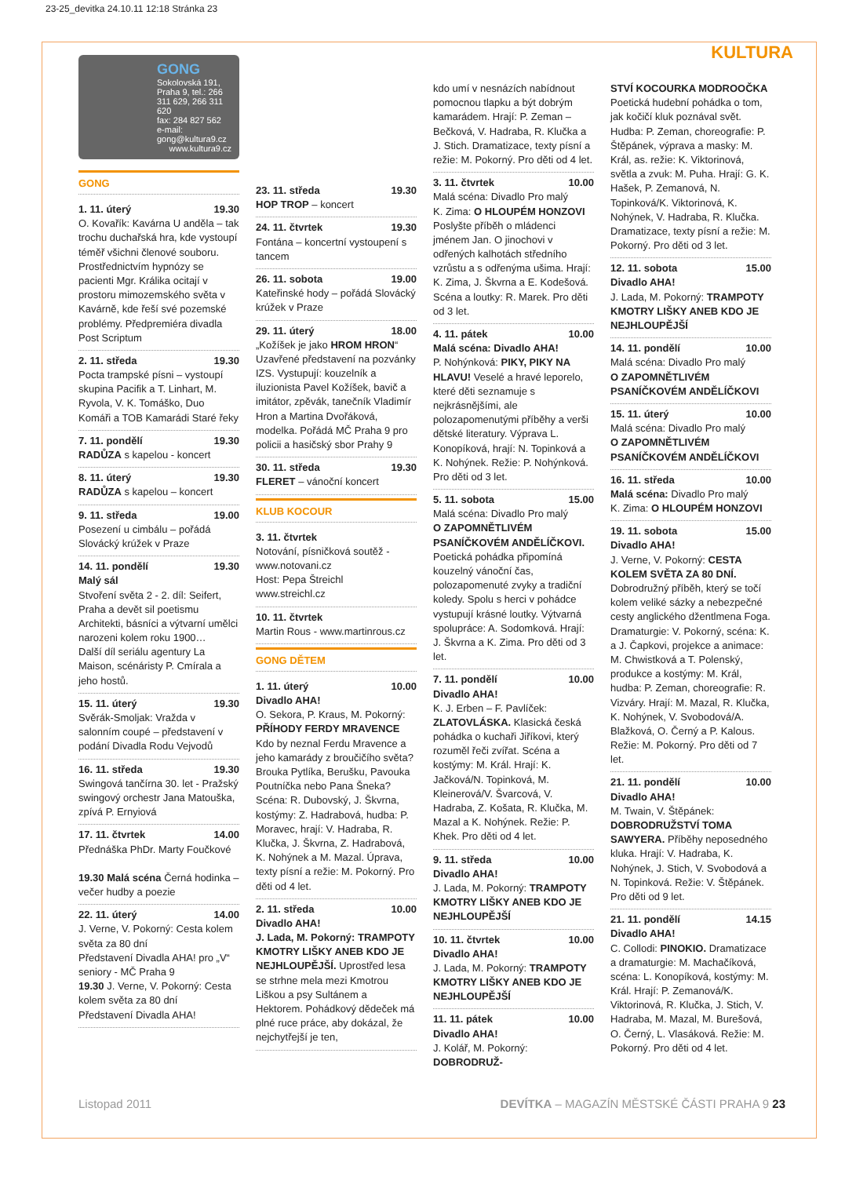23-25_devitka 24.10.11 12:18 Stránka 23
KULTURA
GONG
Sokolovská 191, Praha 9, tel.: 266 311 629, 266 311 620
fax: 284 827 562
e-mail: gong@kultura9.cz
www.kultura9.cz
GONG
1. 11. úterý 19.30
O. Kovařík: Kavárna U anděla – tak trochu duchařská hra, kde vystoupí téměř všichni členové souboru. Prostřednictvím hypnózy se pacienti Mgr. Králika ocitají v prostoru mimozemského světa v Kavárně, kde řeší své pozemské problémy. Předpremiéra divadla Post Scriptum
2. 11. středa 19.30
Pocta trampské písni – vystoupí skupina Pacifik a T. Linhart, M. Ryvola, V. K. Tomáško, Duo Komáři a TOB Kamarádi Staré řeky
7. 11. pondělí 19.30
RADŮZA s kapelou - koncert
8. 11. úterý 19.30
RADŮZA s kapelou – koncert
9. 11. středa 19.00
Posezení u cimbálu – pořádá Slovácký krúžek v Praze
14. 11. pondělí 19.30
Malý sál
Stvoření světa 2 - 2. díl: Seifert, Praha a devět sil poetismu
Architekti, básníci a výtvarní umělci narozeni kolem roku 1900…
Další díl seriálu agentury La Maison, scénáristy P. Cmírala a jeho hostů.
15. 11. úterý 19.30
Svěrák-Smoljak: Vražda v salonním coupé – představení v podání Divadla Rodu Vejvodů
16. 11. středa 19.30
Swingová tančírna 30. let - Pražský swingový orchestr Jana Matouška, zpívá P. Ernyiová
17. 11. čtvrtek 14.00
Přednáška PhDr. Marty Foučkové
19.30 Malá scéna Černá hodinka – večer hudby a poezie
22. 11. úterý 14.00
J. Verne, V. Pokorný: Cesta kolem světa za 80 dní
Představení Divadla AHA! pro „V“ seniory - MČ Praha 9
19.30 J. Verne, V. Pokorný: Cesta kolem světa za 80 dní
Představení Divadla AHA!
23. 11. středa 19.30
HOP TROP – koncert
24. 11. čtvrtek 19.30
Fontána – koncertní vystoupení s tancem
26. 11. sobota 19.00
Kateřinské hody – pořádá Slovácký krúžek v Praze
29. 11. úterý 18.00
„Kožíšek je jako HROM HRON“ Uzavřené představení na pozvánky IZS. Vystupují: kouzelník a iluzionista Pavel Kožíšek, bavič a imitátor, zpěvák, tanečník Vladimír Hron a Martina Dvořáková, modelka. Pořádá MČ Praha 9 pro policii a hasičský sbor Prahy 9
30. 11. středa 19.30
FLERET – vánoční koncert
KLUB KOCOUR
3. 11. čtvrtek
Notování, písničková soutěž - www.notovani.cz
Host: Pepa Štreichl
www.streichl.cz
10. 11. čtvrtek
Martin Rous - www.martinrous.cz
GONG DĚTEM
1. 11. úterý 10.00
Divadlo AHA!
O. Sekora, P. Kraus, M. Pokorný: PŘÍHODY FERDY MRAVENCE Kdo by neznal Ferdu Mravence a jeho kamarády z broučičího světa? Brouka Pytlíka, Berušku, Pavouka Poutníčka nebo Pana Šneka? Scéna: R. Dubovský, J. Škvrna, kostýmy: Z. Hadrabová, hudba: P. Moravec, hrají: V. Hadraba, R. Klučka, J. Škvrna, Z. Hadrabová, K. Nohýnek a M. Mazal. Úprava, texty písní a režie: M. Pokorný. Pro děti od 4 let.
2. 11. středa 10.00
Divadlo AHA!
J. Lada, M. Pokorný: TRAMPOTY KMOTRY LIŠKY ANEB KDO JE NEJHLOUPĚJŠÍ. Uprostřed lesa se strhne mela mezi Kmotrou Liškou a psy Sultánem a Hektorem. Pohádkový dědeček má plné ruce práce, aby dokázal, že nejchytřejší je ten,
kdo umí v nesnázích nabídnout pomocnou tlapku a být dobrým kamarádem. Hrají: P. Zeman – Bečková, V. Hadraba, R. Klučka a J. Stich. Dramatizace, texty písní a režie: M. Pokorný. Pro děti od 4 let.
3. 11. čtvrtek 10.00
Malá scéna: Divadlo Pro malý
K. Zima: O HLOUPÉM HONZOVI
Poslyšte příběh o mládenci jménem Jan. O jinochovi v odřených kalhotách středního vzrůstu a s odřenýma ušima. Hrají: K. Zima, J. Škvrna a E. Kodešová. Scéna a loutky: R. Marek. Pro děti od 3 let.
4. 11. pátek 10.00
Malá scéna: Divadlo AHA!
P. Nohýnková: PIKY, PIKY NA HLAVU! Veselé a hravé leporelo, které děti seznamuje s nejkrásnějšími, ale polozapomenutými příběhy a verši dětské literatury. Výprava L. Konopíková, hrají: N. Topinková a K. Nohýnek. Režie: P. Nohýnková. Pro děti od 3 let.
5. 11. sobota 15.00
Malá scéna: Divadlo Pro malý
O ZAPOMNĚTLIVÉM PSANÍČKOVÉM ANDĚLÍČKOVI. Poetická pohádka připomíná kouzelný vánoční čas, polozapomenuté zvyky a tradiční koledy. Spolu s herci v pohádce vystupují krásné loutky. Výtvarná spolupráce: A. Sodomková. Hrají: J. Škvrna a K. Zima. Pro děti od 3 let.
7. 11. pondělí 10.00
Divadlo AHA!
K. J. Erben – F. Pavlíček: ZLATOVLÁSKA. Klasická česká pohádka o kuchaři Jiříkovi, který rozuměl řeči zvířat. Scéna a kostýmy: M. Král. Hrají: K. Jačková/N. Topinková, M. Kleinerová/V. Švarcová, V. Hadraba, Z. Košata, R. Klučka, M. Mazal a K. Nohýnek. Režie: P. Khek. Pro děti od 4 let.
9. 11. středa 10.00
Divadlo AHA!
J. Lada, M. Pokorný: TRAMPOTY KMOTRY LIŠKY ANEB KDO JE NEJHLOUPĚJŠÍ
10. 11. čtvrtek 10.00
Divadlo AHA!
J. Lada, M. Pokorný: TRAMPOTY KMOTRY LIŠKY ANEB KDO JE NEJHLOUPĚJŠÍ
11. 11. pátek 10.00
Divadlo AHA!
J. Kolář, M. Pokorný: DOBRODRUŽ-
STVÍ KOCOURKA MODROOČKA
Poetická hudební pohádka o tom, jak kočičí kluk poznával svět. Hudba: P. Zeman, choreografie: P. Štěpánek, výprava a masky: M. Král, as. režie: K. Viktorinová, světla a zvuk: M. Puha. Hrají: G. K. Hašek, P. Zemanová, N. Topinková/K. Viktorinová, K. Nohýnek, V. Hadraba, R. Klučka. Dramatizace, texty písní a režie: M. Pokorný. Pro děti od 3 let.
12. 11. sobota 15.00
Divadlo AHA!
J. Lada, M. Pokorný: TRAMPOTY KMOTRY LIŠKY ANEB KDO JE NEJHLOUPĚJŠÍ
14. 11. pondělí 10.00
Malá scéna: Divadlo Pro malý
O ZAPOMNĚTLIVÉM PSANÍČKOVÉM ANDĚLÍČKOVI
15. 11. úterý 10.00
Malá scéna: Divadlo Pro malý
O ZAPOMNĚTLIVÉM PSANÍČKOVÉM ANDĚLÍČKOVI
16. 11. středa 10.00
Malá scéna: Divadlo Pro malý
K. Zima: O HLOUPÉM HONZOVI
19. 11. sobota 15.00
Divadlo AHA!
J. Verne, V. Pokorný: CESTA KOLEM SVĚTA ZA 80 DNÍ. Dobrodružný příběh, který se točí kolem veliké sázky a nebezpečné cesty anglického džentlmena Foga. Dramaturgie: V. Pokorný, scéna: K. a J. Čapkovi, projekce a animace: M. Chwistková a T. Polenský, produkce a kostýmy: M. Král, hudba: P. Zeman, choreografie: R. Vizváry. Hrají: M. Mazal, R. Klučka, K. Nohýnek, V. Svobodová/A. Blažková, O. Černý a P. Kalous. Režie: M. Pokorný. Pro děti od 7 let.
21. 11. pondělí 10.00
Divadlo AHA!
M. Twain, V. Štěpánek: DOBRODRUŽSTVÍ TOMA SAWYERA. Příběhy neposedného kluka. Hrají: V. Hadraba, K. Nohýnek, J. Stich, V. Svobodová a N. Topinková. Režie: V. Štěpánek. Pro děti od 9 let.
21. 11. pondělí 14.15
Divadlo AHA!
C. Collodi: PINOKIO. Dramatizace a dramaturgie: M. Machačíková, scéna: L. Konopíková, kostýmy: M. Král. Hrají: P. Zemanová/K. Viktorinová, R. Klučka, J. Stich, V. Hadraba, M. Mazal, M. Burešová, O. Černý, L. Vlasáková. Režie: M. Pokorný. Pro děti od 4 let.
Listopad 2011 DEVÍTKA – MAGAZÍN MĚSTSKÉ ČÁSTI PRAHA 9 23